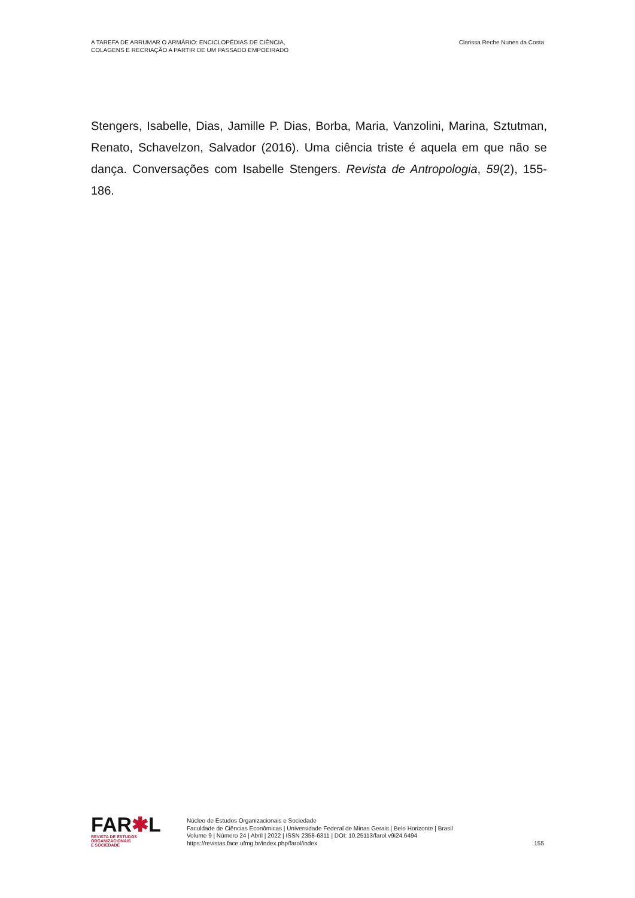A TAREFA DE ARRUMAR O ARMÁRIO: ENCICLOPÉDIAS DE CIÊNCIA,
COLAGENS E RECRIAÇÃO A PARTIR DE UM PASSADO EMPOEIRADO
Clarissa Reche Nunes da Costa
Stengers, Isabelle, Dias, Jamille P. Dias, Borba, Maria, Vanzolini, Marina, Sztutman, Renato, Schavelzon, Salvador (2016). Uma ciência triste é aquela em que não se dança. Conversações com Isabelle Stengers. Revista de Antropologia, 59(2), 155-186.
FAR✱L
REVISTA DE ESTUDOS
ORGANIZACIONAIS
E SOCIEDADE
Núcleo de Estudos Organizacionais e Sociedade
Faculdade de Ciências Econômicas | Universidade Federal de Minas Gerais | Belo Horizonte | Brasil
Volume 9 | Número 24 | Abril | 2022 | ISSN 2358-6311 | DOI: 10.25113/farol.v9i24.6494
https://revistas.face.ufmg.br/index.php/farol/index
155